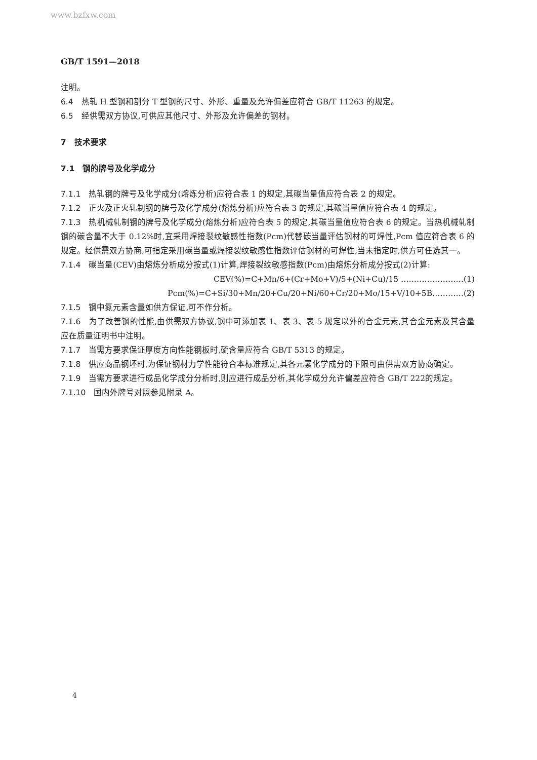www.bzfxw.com
GB/T 1591—2018
注明。
6.4 热轧 H 型钢和剖分 T 型钢的尺寸、外形、重量及允许偏差应符合 GB/T 11263 的规定。
6.5 经供需双方协议,可供应其他尺寸、外形及允许偏差的钢材。
7　技术要求
7.1　钢的牌号及化学成分
7.1.1 热轧钢的牌号及化学成分(熔炼分析)应符合表 1 的规定,其碳当量值应符合表 2 的规定。
7.1.2 正火及正火轧制钢的牌号及化学成分(熔炼分析)应符合表 3 的规定,其碳当量值应符合表 4 的规定。
7.1.3 热机械轧制钢的牌号及化学成分(熔炼分析)应符合表 5 的规定,其碳当量值应符合表 6 的规定。当热机械轧制钢的碳含量不大于 0.12%时,宜采用焊接裂纹敏感性指数(Pcm)代替碳当量评估钢材的可焊性,Pcm 值应符合表 6 的规定。经供需双方协商,可指定采用碳当量或焊接裂纹敏感性指数评估钢材的可焊性,当未指定时,供方可任选其一。
7.1.4 碳当量(CEV)由熔炼分析成分按式(1)计算,焊接裂纹敏感指数(Pcm)由熔炼分析成分按式(2)计算:
CEV(%)=C+Mn/6+(Cr+Mo+V)/5+(Ni+Cu)/15 ……………………(1)
Pcm(%)=C+Si/30+Mn/20+Cu/20+Ni/60+Cr/20+Mo/15+V/10+5B…………(2)
7.1.5 钢中氮元素含量如供方保证,可不作分析。
7.1.6 为了改善钢的性能,由供需双方协议,钢中可添加表 1、表 3、表 5 规定以外的合金元素,其合金元素及其含量应在质量证明书中注明。
7.1.7 当需方要求保证厚度方向性能钢板时,硫含量应符合 GB/T 5313 的规定。
7.1.8 供应商品钢坯时,为保证钢材力学性能符合本标准规定,其各元素化学成分的下限可由供需双方协商确定。
7.1.9 当需方要求进行成品化学成分分析时,则应进行成品分析,其化学成分允许偏差应符合 GB/T 222的规定。
7.1.10 国内外牌号对照参见附录 A。
4